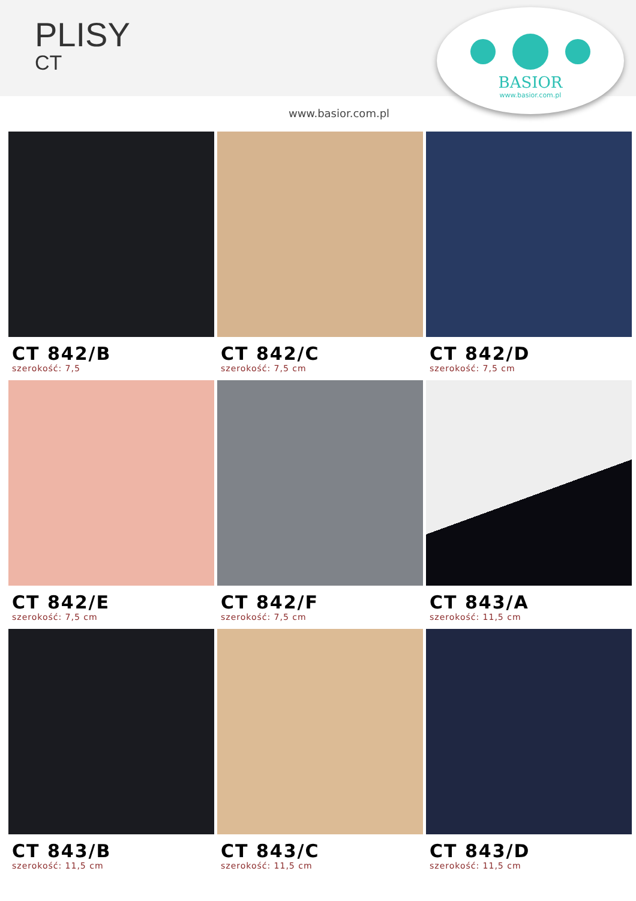PLISY
CT
BASIOR
www.basior.com.pl
www.basior.com.pl
CT 842/B
szerokość: 7,5
CT 842/C
szerokość: 7,5 cm
CT 842/D
szerokość: 7,5 cm
CT 842/E
szerokość: 7,5 cm
CT 842/F
szerokość: 7,5 cm
CT 843/A
szerokość: 11,5 cm
CT 843/B
szerokość: 11,5 cm
CT 843/C
szerokość: 11,5 cm
CT 843/D
szerokość: 11,5 cm